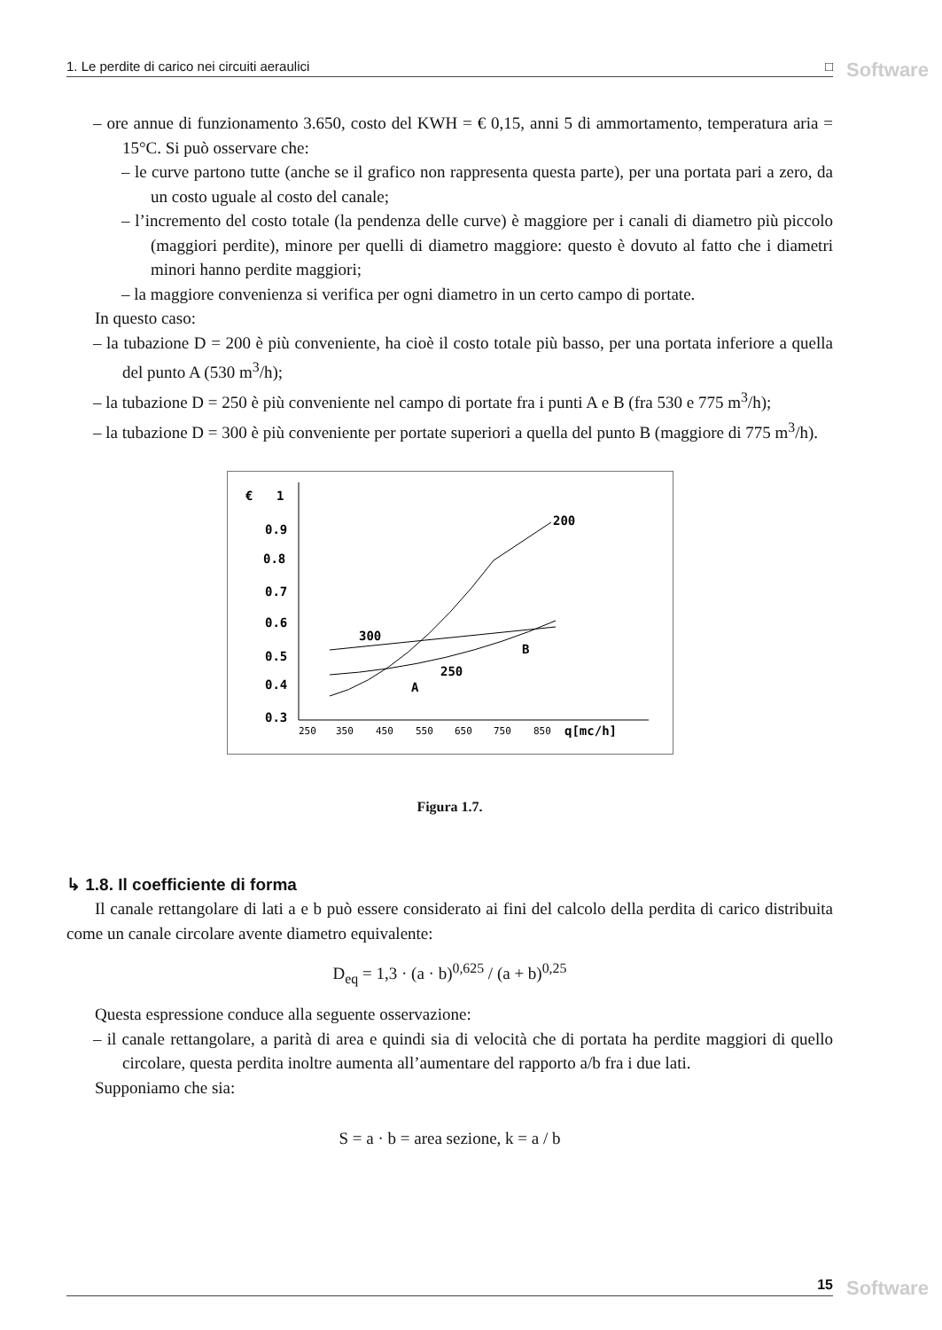1. Le perdite di carico nei circuiti aeraulici □ Software
– ore annue di funzionamento 3.650, costo del KWH = € 0,15, anni 5 di ammortamento, temperatura aria = 15°C. Si può osservare che:
– le curve partono tutte (anche se il grafico non rappresenta questa parte), per una portata pari a zero, da un costo uguale al costo del canale;
– l’incremento del costo totale (la pendenza delle curve) è maggiore per i canali di diametro più piccolo (maggiori perdite), minore per quelli di diametro maggiore: questo è dovuto al fatto che i diametri minori hanno perdite maggiori;
– la maggiore convenienza si verifica per ogni diametro in un certo campo di portate.
In questo caso:
– la tubazione D = 200 è più conveniente, ha cioè il costo totale più basso, per una portata inferiore a quella del punto A (530 m<sup>3</sup>/h);
– la tubazione D = 250 è più conveniente nel campo di portate fra i punti A e B (fra 530 e 775 m<sup>3</sup>/h);
– la tubazione D = 300 è più conveniente per portate superiori a quella del punto B (maggiore di 775 m<sup>3</sup>/h).
€
1
0.9
0.8
0.7
0.6
0.5
0.4
0.3
250
350
450
550
650
750
850
q[mc/h]
200
300
250
A
B
Figura 1.7.
↳ 1.8. Il coefficiente di forma
Il canale rettangolare di lati a e b può essere considerato ai fini del calcolo della perdita di carico distribuita come un canale circolare avente diametro equivalente:
D<sub>eq</sub> = 1,3 · (a · b)<sup>0,625</sup> / (a + b)<sup>0,25</sup>
Questa espressione conduce alla seguente osservazione:
– il canale rettangolare, a parità di area e quindi sia di velocità che di portata ha perdite maggiori di quello circolare, questa perdita inoltre aumenta all’aumentare del rapporto a/b fra i due lati.
Supponiamo che sia:
S = a · b = area sezione, k = a / b
15 Software